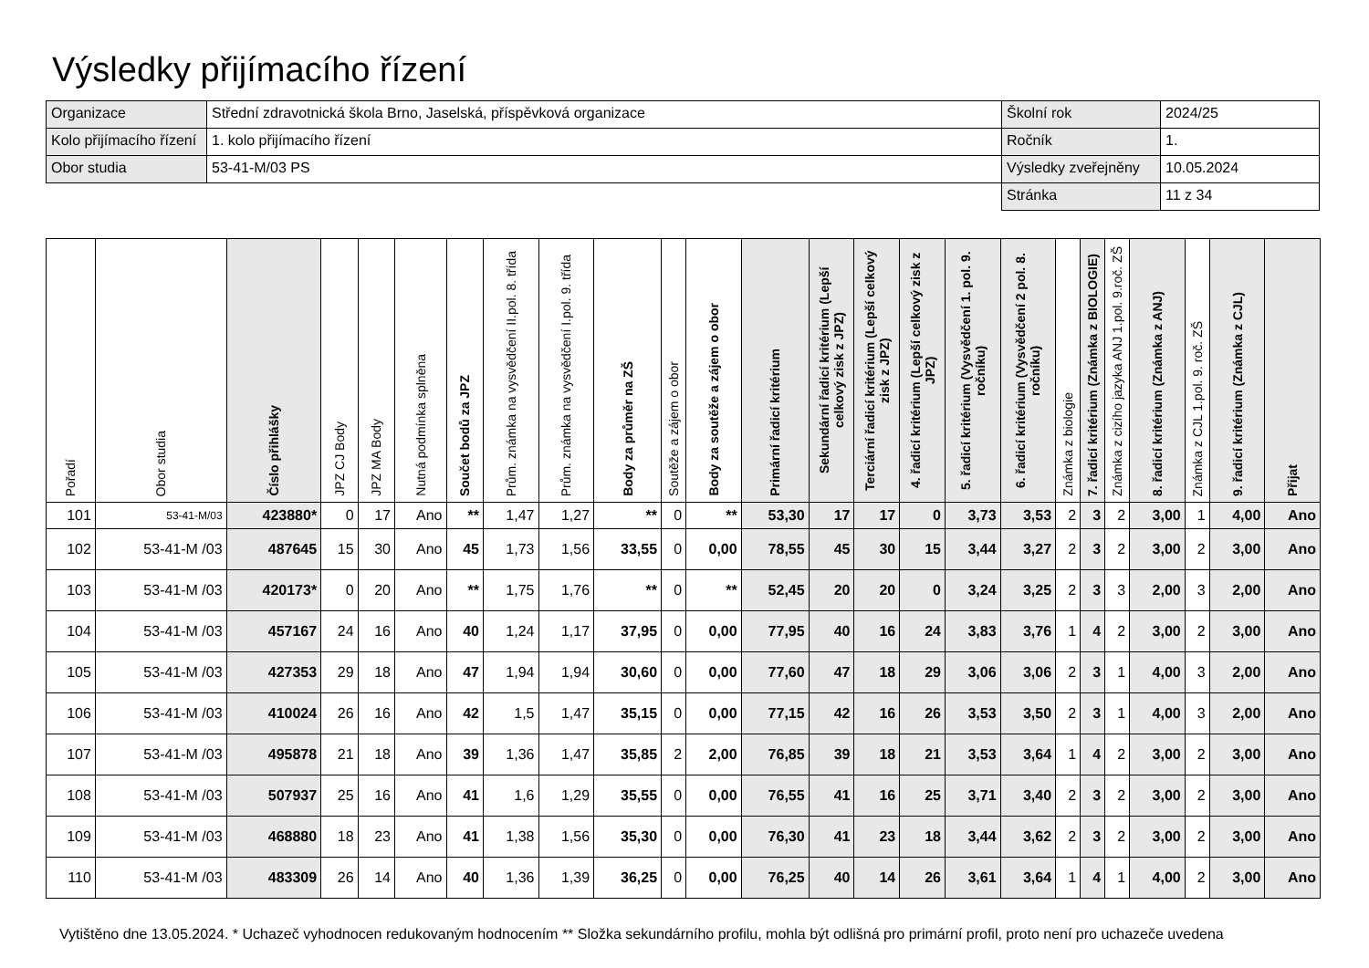Výsledky přijímacího řízení
| Organizace | Střední zdravotnická škola Brno, Jaselská, příspěvková organizace | Školní rok | 2024/25 |
| Kolo přijímacího řízení | 1. kolo přijímacího řízení | Ročník | 1. |
| Obor studia | 53-41-M/03 PS | Výsledky zveřejněny | 10.05.2024 |
| | | Stránka | 11 z 34 |
| Pořadí | Obor studia | Číslo přihlášky | JPZ CJ Body | JPZ MA Body | Nutná podmínka splněna | Součet bodů za JPZ | Prům. známka na vysvědčení II.pol. 8. třída | Prům. známka na vysvědčení I.pol. 9. třída | Body za průměr na ZŠ | Soutěže a zájem o obor | Body za soutěže a zájem o obor | Primární řadicí kritérium | Sekundární řadicí kritérium (Lepší celkový zisk z JPZ) | Terciární řadicí kritérium (Lepší celkový zisk z JPZ) | 4. řadicí kritérium (Lepší celkový zisk z JPZ) | 5. řadicí kritérium (Vysvědčení 1. pol. 9. ročníku) | 6. řadicí kritérium (Vysvědčení 2 pol. 8. ročníku) | Známka z biologie | 7. řadicí kritérium (Známka z BIOLOGIE) | Známka z cizího jazyka ANJ 1.pol. 9.roč. ZŠ | 8. řadicí kritérium (Známka z ANJ) | Známka z CJL 1.pol. 9. roč. ZŠ | 9. řadicí kritérium (Známka z CJL) | Přijat |
| --- | --- | --- | --- | --- | --- | --- | --- | --- | --- | --- | --- | --- | --- | --- | --- | --- | --- | --- | --- | --- | --- | --- | --- | --- |
| 101 | 53-41-M/03 | 423880* | 0 | 17 | Ano | ** | 1,47 | 1,27 | ** | 0 | ** | 53,30 | 17 | 17 | 0 | 3,73 | 3,53 | 2 | 3 | 2 | 3,00 | 1 | 4,00 | Ano |
| 102 | 53-41-M /03 | 487645 | 15 | 30 | Ano | 45 | 1,73 | 1,56 | 33,55 | 0 | 0,00 | 78,55 | 45 | 30 | 15 | 3,44 | 3,27 | 2 | 3 | 2 | 3,00 | 2 | 3,00 | Ano |
| 103 | 53-41-M /03 | 420173* | 0 | 20 | Ano | ** | 1,75 | 1,76 | ** | 0 | ** | 52,45 | 20 | 20 | 0 | 3,24 | 3,25 | 2 | 3 | 3 | 2,00 | 3 | 2,00 | Ano |
| 104 | 53-41-M /03 | 457167 | 24 | 16 | Ano | 40 | 1,24 | 1,17 | 37,95 | 0 | 0,00 | 77,95 | 40 | 16 | 24 | 3,83 | 3,76 | 1 | 4 | 2 | 3,00 | 2 | 3,00 | Ano |
| 105 | 53-41-M /03 | 427353 | 29 | 18 | Ano | 47 | 1,94 | 1,94 | 30,60 | 0 | 0,00 | 77,60 | 47 | 18 | 29 | 3,06 | 3,06 | 2 | 3 | 1 | 4,00 | 3 | 2,00 | Ano |
| 106 | 53-41-M /03 | 410024 | 26 | 16 | Ano | 42 | 1,5 | 1,47 | 35,15 | 0 | 0,00 | 77,15 | 42 | 16 | 26 | 3,53 | 3,50 | 2 | 3 | 1 | 4,00 | 3 | 2,00 | Ano |
| 107 | 53-41-M /03 | 495878 | 21 | 18 | Ano | 39 | 1,36 | 1,47 | 35,85 | 2 | 2,00 | 76,85 | 39 | 18 | 21 | 3,53 | 3,64 | 1 | 4 | 2 | 3,00 | 2 | 3,00 | Ano |
| 108 | 53-41-M /03 | 507937 | 25 | 16 | Ano | 41 | 1,6 | 1,29 | 35,55 | 0 | 0,00 | 76,55 | 41 | 16 | 25 | 3,71 | 3,40 | 2 | 3 | 2 | 3,00 | 2 | 3,00 | Ano |
| 109 | 53-41-M /03 | 468880 | 18 | 23 | Ano | 41 | 1,38 | 1,56 | 35,30 | 0 | 0,00 | 76,30 | 41 | 23 | 18 | 3,44 | 3,62 | 2 | 3 | 2 | 3,00 | 2 | 3,00 | Ano |
| 110 | 53-41-M /03 | 483309 | 26 | 14 | Ano | 40 | 1,36 | 1,39 | 36,25 | 0 | 0,00 | 76,25 | 40 | 14 | 26 | 3,61 | 3,64 | 1 | 4 | 1 | 4,00 | 2 | 3,00 | Ano |
Vytištěno dne 13.05.2024. * Uchazeč vyhodnocen redukovaným hodnocením ** Složka sekundárního profilu, mohla být odlišná pro primární profil, proto není pro uchazeče uvedena